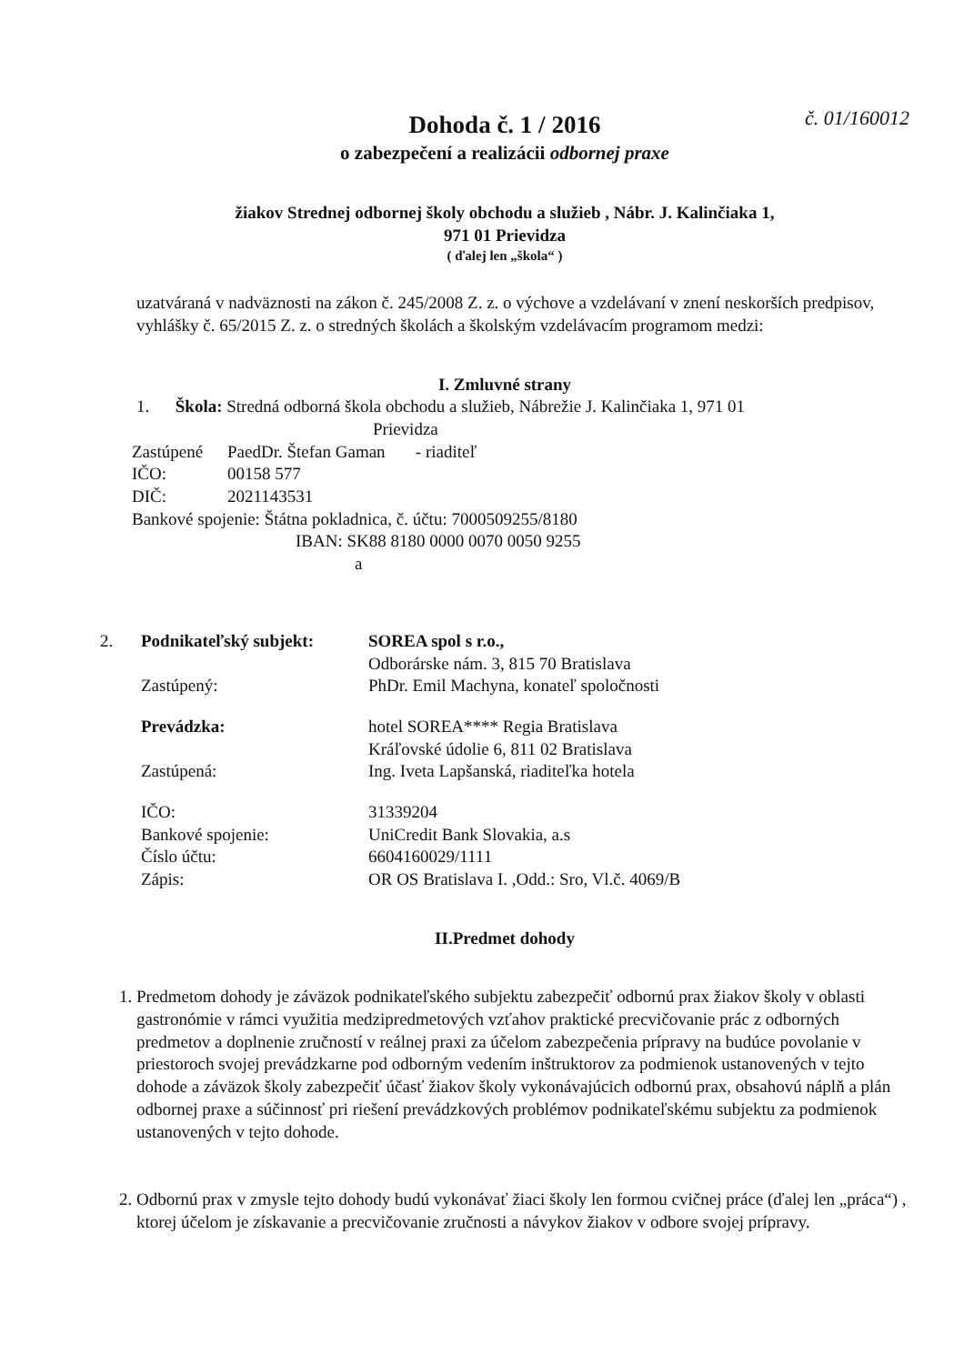Dohoda č. 1 / 2016 č. 01/160012
o zabezpečení a realizácii odbornej praxe
žiakov Strednej odbornej školy obchodu a služieb , Nábr. J. Kalinčiaka 1,
971 01 Prievidza
( ďalej len „škola“ )
uzatváraná v nadväznosti na zákon č. 245/2008 Z. z. o výchove a vzdelávaní v znení neskorších predpisov, vyhlášky č. 65/2015 Z. z. o stredných školách a školským vzdelávacím programom medzi:
I. Zmluvné strany
1. Škola: Stredná odborná škola obchodu a služieb, Nábrežie J. Kalinčiaka 1, 971 01
Prievidza
Zastúpené PaedDr. Štefan Gaman - riaditeľ
IČO: 00158 577
DIČ: 2021143531
Bankové spojenie: Štátna pokladnica, č. účtu: 7000509255/8180
IBAN: SK88 8180 0000 0070 0050 9255
a
2. Podnikateľský subjekt: SOREA spol s r.o.,
Odborárske nám. 3, 815 70 Bratislava
Zastúpený: PhDr. Emil Machyna, konateľ spoločnosti
Prevádzka: hotel SOREA**** Regia Bratislava
Kráľovské údolie 6, 811 02 Bratislava
Zastúpená: Ing. Iveta Lapšanská, riaditeľka hotela
IČO:
Bankové spojenie:
Číslo účtu:
Zápis: 31339204
UniCredit Bank Slovakia, a.s
6604160029/1111
OR OS Bratislava I. ,Odd.: Sro, Vl.č. 4069/B
II.Predmet dohody
1. Predmetom dohody je záväzok podnikateľského subjektu zabezpečiť odbornú prax žiakov školy v oblasti gastronómie v rámci využitia medzipredmetových vzťahov praktické precvičovanie prác z odborných predmetov a doplnenie zručností v reálnej praxi za účelom zabezpečenia prípravy na budúce povolanie v priestoroch svojej prevádzkarne pod odborným vedením inštruktorov za podmienok ustanovených v tejto dohode a záväzok školy zabezpečiť účasť žiakov školy vykonávajúcich odbornú prax, obsahovú náplň a plán odbornej praxe a súčinnosť pri riešení prevádzkových problémov podnikateľskému subjektu za podmienok ustanovených v tejto dohode.
2. Odbornú prax v zmysle tejto dohody budú vykonávať žiaci školy len formou cvičnej práce (ďalej len „práca“) , ktorej účelom je získavanie a precvičovanie zručnosti a návykov žiakov v odbore svojej prípravy.